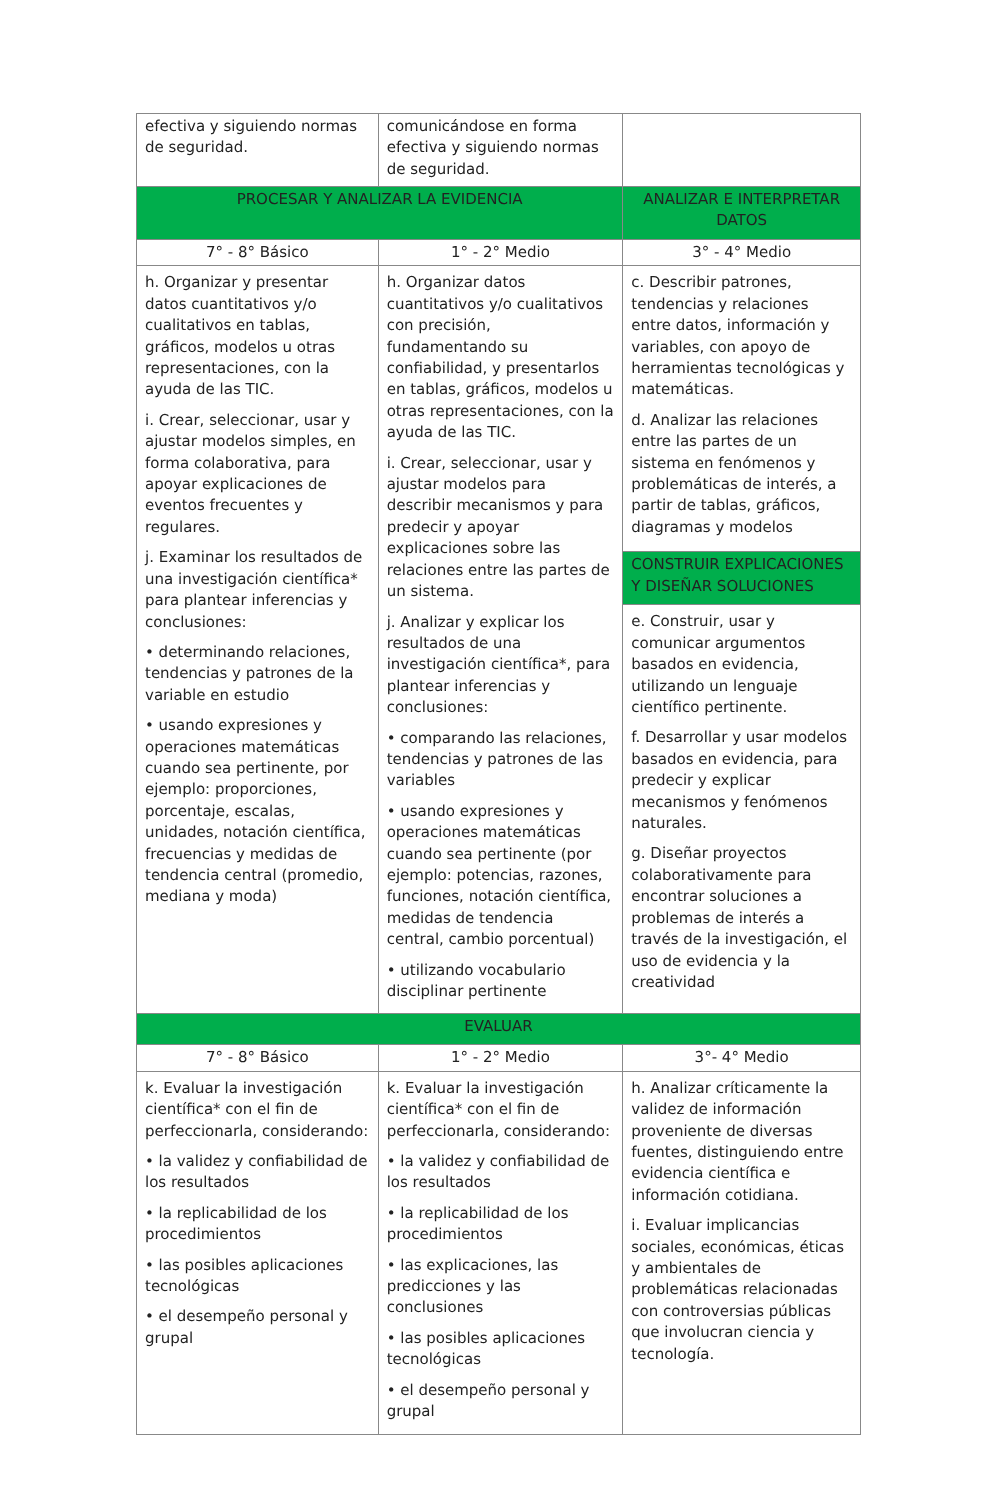| efectiva y siguiendo normas de seguridad. | comunicándose en forma efectiva y siguiendo normas de seguridad. | |
| PROCESAR Y ANALIZAR LA EVIDENCIA | | ANALIZAR E INTERPRETAR DATOS |
| 7° - 8° Básico | 1° - 2° Medio | 3° - 4° Medio |
| h. Organizar y presentar datos cuantitativos y/o cualitativos en tablas, gráficos, modelos u otras representaciones, con la ayuda de las TIC. i. Crear, seleccionar, usar y ajustar modelos simples, en forma colaborativa, para apoyar explicaciones de eventos frecuentes y regulares. j. Examinar los resultados de una investigación científica* para plantear inferencias y conclusiones: • determinando relaciones, tendencias y patrones de la variable en estudio • usando expresiones y operaciones matemáticas cuando sea pertinente, por ejemplo: proporciones, porcentaje, escalas, unidades, notación científica, frecuencias y medidas de tendencia central (promedio, mediana y moda) | h. Organizar datos cuantitativos y/o cualitativos con precisión, fundamentando su confiabilidad, y presentarlos en tablas, gráficos, modelos u otras representaciones, con la ayuda de las TIC. i. Crear, seleccionar, usar y ajustar modelos para describir mecanismos y para predecir y apoyar explicaciones sobre las relaciones entre las partes de un sistema. j. Analizar y explicar los resultados de una investigación científica*, para plantear inferencias y conclusiones: • comparando las relaciones, tendencias y patrones de las variables • usando expresiones y operaciones matemáticas cuando sea pertinente (por ejemplo: potencias, razones, funciones, notación científica, medidas de tendencia central, cambio porcentual) • utilizando vocabulario disciplinar pertinente | c. Describir patrones, tendencias y relaciones entre datos, información y variables, con apoyo de herramientas tecnológicas y matemáticas. d. Analizar las relaciones entre las partes de un sistema en fenómenos y problemáticas de interés, a partir de tablas, gráficos, diagramas y modelos |
| | | CONSTRUIR EXPLICACIONES Y DISEÑAR SOLUCIONES |
| | | e. Construir, usar y comunicar argumentos basados en evidencia, utilizando un lenguaje científico pertinente. f. Desarrollar y usar modelos basados en evidencia, para predecir y explicar mecanismos y fenómenos naturales. g. Diseñar proyectos colaborativamente para encontrar soluciones a problemas de interés a través de la investigación, el uso de evidencia y la creatividad |
| EVALUAR | | |
| 7° - 8° Básico | 1° - 2° Medio | 3°- 4° Medio |
| k. Evaluar la investigación científica* con el fin de perfeccionarla, considerando: • la validez y confiabilidad de los resultados • la replicabilidad de los procedimientos • las posibles aplicaciones tecnológicas • el desempeño personal y grupal | k. Evaluar la investigación científica* con el fin de perfeccionarla, considerando: • la validez y confiabilidad de los resultados • la replicabilidad de los procedimientos • las explicaciones, las predicciones y las conclusiones • las posibles aplicaciones tecnológicas • el desempeño personal y grupal | h. Analizar críticamente la validez de información proveniente de diversas fuentes, distinguiendo entre evidencia científica e información cotidiana. i. Evaluar implicancias sociales, económicas, éticas y ambientales de problemáticas relacionadas con controversias públicas que involucran ciencia y tecnología. |